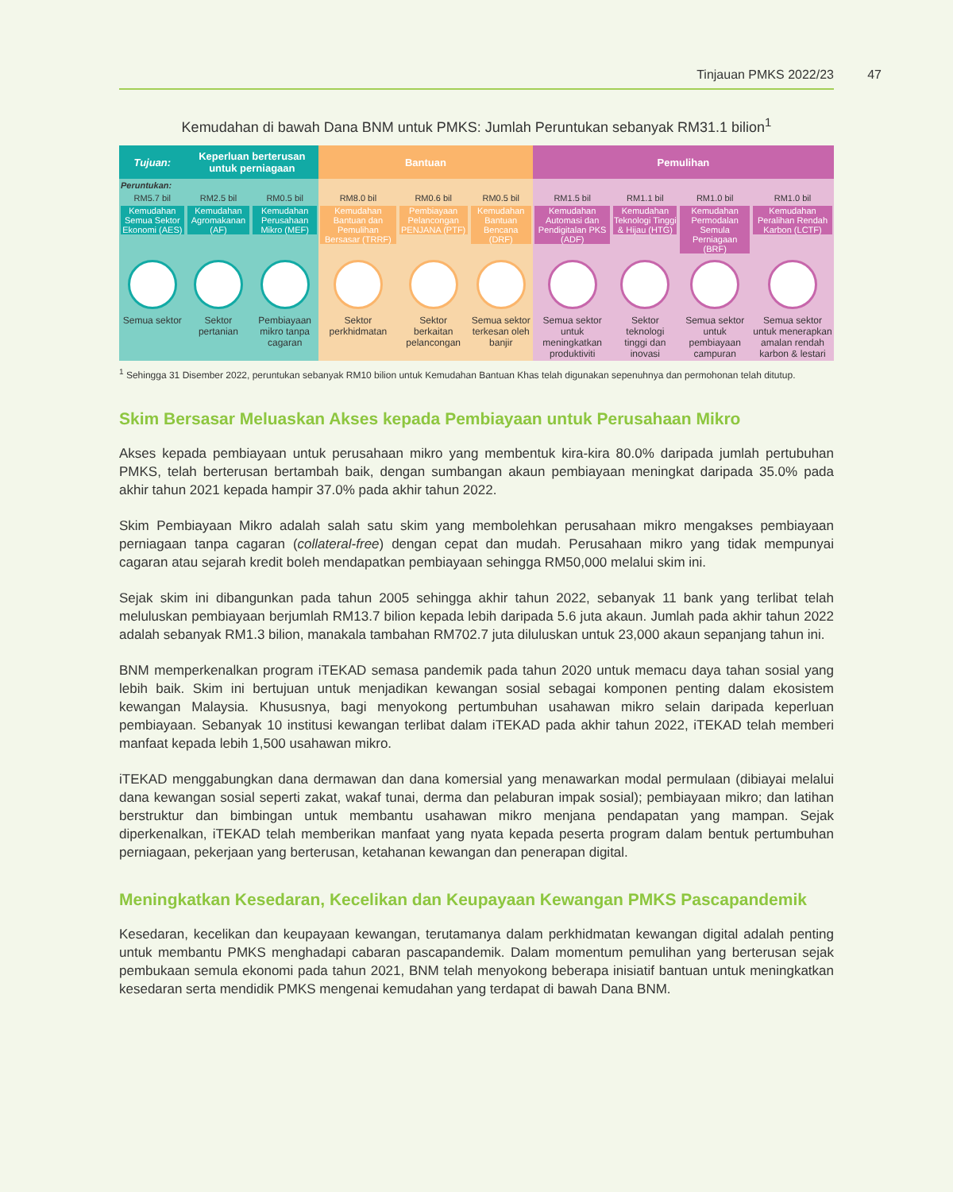Tinjauan PMKS 2022/23 47
Kemudahan di bawah Dana BNM untuk PMKS: Jumlah Peruntukan sebanyak RM31.1 bilion<sup>1</sup>
| Tujuan: | Keperluan berterusan untuk perniagaan | | Bantuan | | | Pemulihan | | | |
| --- | --- | --- | --- | --- | --- | --- | --- | --- | --- |
| Peruntukan: | | | | | | | | | |
| RM5.7 bil | RM2.5 bil | RM0.5 bil | RM8.0 bil | RM0.6 bil | RM0.5 bil | RM1.5 bil | RM1.1 bil | RM1.0 bil | RM1.0 bil |
| Kemudahan Semua Sektor Ekonomi (AES) | Kemudahan Agromakanan (AF) | Kemudahan Perusahaan Mikro (MEF) | Kemudahan Bantuan dan Pemulihan Bersasar (TRRF) | Pembiayaan Pelancongan PENJANA (PTF) | Kemudahan Bantuan Bencana (DRF) | Kemudahan Automasi dan Pendigitalan PKS (ADF) | Kemudahan Teknologi Tinggi & Hijau (HTG) | Kemudahan Permodalan Semula Perniagaan (BRF) | Kemudahan Peralihan Rendah Karbon (LCTF) |
| Semua sektor | Sektor pertanian | Pembiayaan mikro tanpa cagaran | Sektor perkhidmatan | Sektor berkaitan pelancongan | Semua sektor terkesan oleh banjir | Semua sektor untuk meningkatkan produktiviti | Sektor teknologi tinggi dan inovasi | Semua sektor untuk pembiayaan campuran | Semua sektor untuk menerapkan amalan rendah karbon & lestari |
<sup>1</sup> Sehingga 31 Disember 2022, peruntukan sebanyak RM10 bilion untuk Kemudahan Bantuan Khas telah digunakan sepenuhnya dan permohonan telah ditutup.
Skim Bersasar Meluaskan Akses kepada Pembiayaan untuk Perusahaan Mikro
Akses kepada pembiayaan untuk perusahaan mikro yang membentuk kira-kira 80.0% daripada jumlah pertubuhan PMKS, telah berterusan bertambah baik, dengan sumbangan akaun pembiayaan meningkat daripada 35.0% pada akhir tahun 2021 kepada hampir 37.0% pada akhir tahun 2022.
Skim Pembiayaan Mikro adalah salah satu skim yang membolehkan perusahaan mikro mengakses pembiayaan perniagaan tanpa cagaran (collateral-free) dengan cepat dan mudah. Perusahaan mikro yang tidak mempunyai cagaran atau sejarah kredit boleh mendapatkan pembiayaan sehingga RM50,000 melalui skim ini.
Sejak skim ini dibangunkan pada tahun 2005 sehingga akhir tahun 2022, sebanyak 11 bank yang terlibat telah meluluskan pembiayaan berjumlah RM13.7 bilion kepada lebih daripada 5.6 juta akaun. Jumlah pada akhir tahun 2022 adalah sebanyak RM1.3 bilion, manakala tambahan RM702.7 juta diluluskan untuk 23,000 akaun sepanjang tahun ini.
BNM memperkenalkan program iTEKAD semasa pandemik pada tahun 2020 untuk memacu daya tahan sosial yang lebih baik. Skim ini bertujuan untuk menjadikan kewangan sosial sebagai komponen penting dalam ekosistem kewangan Malaysia. Khususnya, bagi menyokong pertumbuhan usahawan mikro selain daripada keperluan pembiayaan. Sebanyak 10 institusi kewangan terlibat dalam iTEKAD pada akhir tahun 2022, iTEKAD telah memberi manfaat kepada lebih 1,500 usahawan mikro.
iTEKAD menggabungkan dana dermawan dan dana komersial yang menawarkan modal permulaan (dibiayai melalui dana kewangan sosial seperti zakat, wakaf tunai, derma dan pelaburan impak sosial); pembiayaan mikro; dan latihan berstruktur dan bimbingan untuk membantu usahawan mikro menjana pendapatan yang mampan. Sejak diperkenalkan, iTEKAD telah memberikan manfaat yang nyata kepada peserta program dalam bentuk pertumbuhan perniagaan, pekerjaan yang berterusan, ketahanan kewangan dan penerapan digital.
Meningkatkan Kesedaran, Kecelikan dan Keupayaan Kewangan PMKS Pascapandemik
Kesedaran, kecelikan dan keupayaan kewangan, terutamanya dalam perkhidmatan kewangan digital adalah penting untuk membantu PMKS menghadapi cabaran pascapandemik. Dalam momentum pemulihan yang berterusan sejak pembukaan semula ekonomi pada tahun 2021, BNM telah menyokong beberapa inisiatif bantuan untuk meningkatkan kesedaran serta mendidik PMKS mengenai kemudahan yang terdapat di bawah Dana BNM.